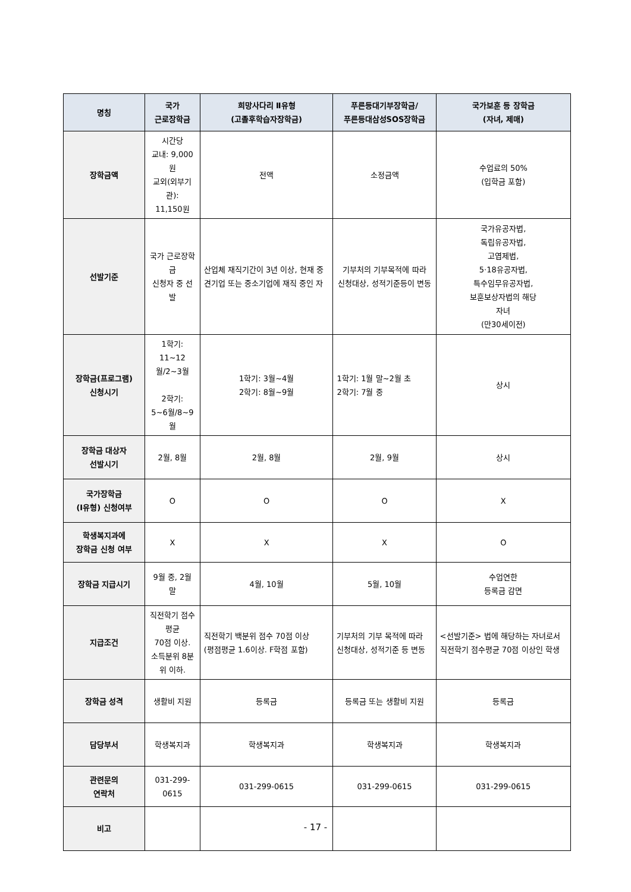| 명칭 | 국가 근로장학금 | 희망사다리 Ⅱ유형 (고졸후학습자장학금) | 푸른등대기부장학금/ 푸른등대삼성SOS장학금 | 국가보훈 등 장학금 (자녀, 제매) |
| --- | --- | --- | --- | --- |
| 장학금액 | 시간당 교내: 9,000원 교외(외부기관): 11,150원 | 전액 | 소정금액 | 수업료의 50% (입학금 포함) |
| 선발기준 | 국가 근로장학금 신청자 중 선발 | 산업체 재직기간이 3년 이상, 현재 중견기업 또는 중소기업에 재직 중인 자 | 기부처의 기부목적에 따라 신청대상, 성적기준등이 변동 | 국가유공자법, 독립유공자법, 고엽제법, 5·18유공자법, 특수임무유공자법, 보훈보상자법의 해당 자녀 (만30세이전) |
| 장학금(프로그램) 신청시기 | 1학기: 11~12월/2~3월 2학기: 5~6월/8~9월 | 1학기: 3월~4월 2학기: 8월~9월 | 1학기: 1월 말~2월 초 2학기: 7월 중 | 상시 |
| 장학금 대상자 선발시기 | 2월, 8월 | 2월, 8월 | 2월, 9월 | 상시 |
| 국가장학금 (Ⅰ유형) 신청여부 | O | O | O | X |
| 학생복지과에 장학금 신청 여부 | X | X | X | O |
| 장학금 지급시기 | 9월 중, 2월 말 | 4월, 10월 | 5월, 10월 | 수업연한 등록금 감면 |
| 지급조건 | 직전학기 점수평균 70점 이상. 소득분위 8분위 이하. | 직전학기 백분위 점수 70점 이상 (평점평균 1.6이상. F학점 포함) | 기부처의 기부 목적에 따라 신청대상, 성적기준 등 변동 | <선발기준> 법에 해당하는 자녀로서 직전학기 점수평균 70점 이상인 학생 |
| 장학금 성격 | 생활비 지원 | 등록금 | 등록금 또는 생활비 지원 | 등록금 |
| 담당부서 | 학생복지과 | 학생복지과 | 학생복지과 | 학생복지과 |
| 관련문의 연락처 | 031-299-0615 | 031-299-0615 | 031-299-0615 | 031-299-0615 |
| 비고 | | | | |
- 17 -